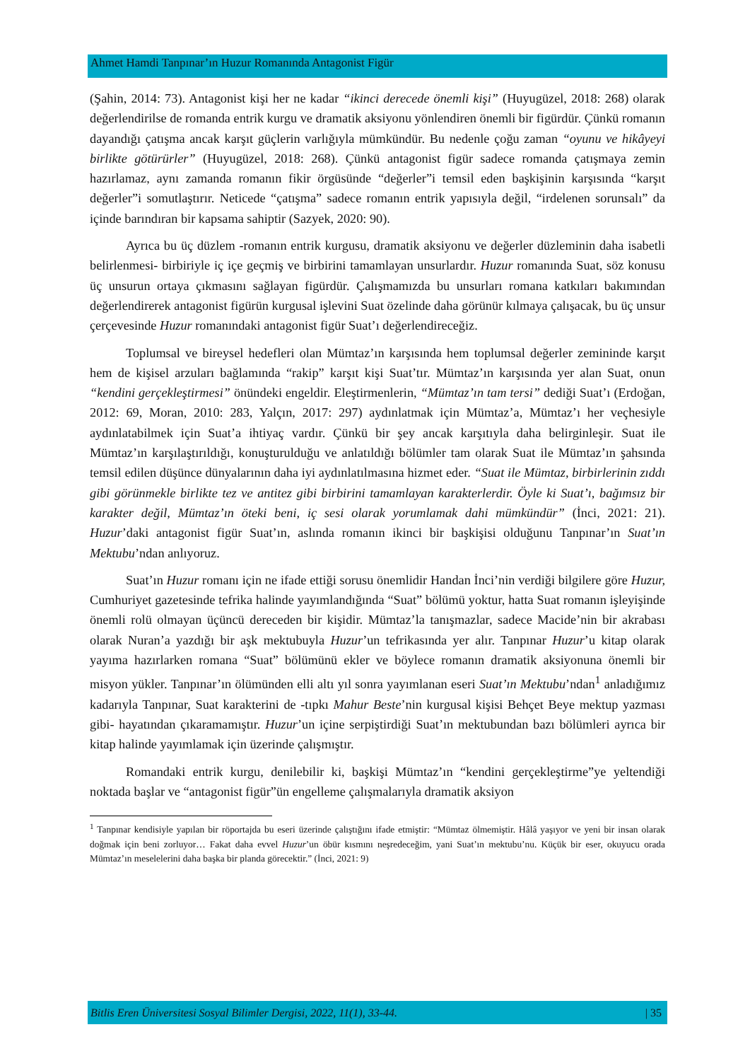Ahmet Hamdi Tanpınar’ın Huzur Romanında Antagonist Figür
(Şahin, 2014: 73). Antagonist kişi her ne kadar “ikinci derecede önemli kişi” (Huyugüzel, 2018: 268) olarak değerlendirilse de romanda entrik kurgu ve dramatik aksiyonu yönlendiren önemli bir figürdür. Çünkü romanın dayandığı çatışma ancak karşıt güçlerin varlığıyla mümkündür. Bu nedenle çoğu zaman “oyunu ve hikâyeyi birlikte götürürler” (Huyugüzel, 2018: 268). Çünkü antagonist figür sadece romanda çatışmaya zemin hazırlamaz, aynı zamanda romanın fikir örgüsünde “değerler”i temsil eden başkişinin karşısında “karşıt değerler”i somutlaştırır. Neticede “çatışma” sadece romanın entrik yapısıyla değil, “irdelenen sorunsalı” da içinde barındıran bir kapsama sahiptir (Sazyek, 2020: 90).
Ayrıca bu üç düzlem -romanın entrik kurgusu, dramatik aksiyonu ve değerler düzleminin daha isabetli belirlenmesi- birbiriyle iç içe geçmiş ve birbirini tamamlayan unsurlardır. Huzur romanında Suat, söz konusu üç unsurun ortaya çıkmasını sağlayan figürdür. Çalışmamızda bu unsurları romana katkıları bakımından değerlendirerek antagonist figürün kurgusal işlevini Suat özelinde daha görünür kılmaya çalışacak, bu üç unsur çerçevesinde Huzur romanındaki antagonist figür Suat’ı değerlendireceğiz.
Toplumsal ve bireysel hedefleri olan Mümtaz’ın karşısında hem toplumsal değerler zemininde karşıt hem de kişisel arzuları bağlamında “rakip” karşıt kişi Suat’tır. Mümtaz’ın karşısında yer alan Suat, onun “kendini gerçekleştirmesi” önündeki engeldir. Eleştirmenlerin, “Mümtaz’ın tam tersi” dediği Suat’ı (Erdoğan, 2012: 69, Moran, 2010: 283, Yalçın, 2017: 297) aydınlatmak için Mümtaz’a, Mümtaz’ı her veçhesiyle aydınlatabilmek için Suat’a ihtiyaç vardır. Çünkü bir şey ancak karşıtıyla daha belirginleşir. Suat ile Mümtaz’ın karşılaştırıldığı, konuşturulduğu ve anlatıldığı bölümler tam olarak Suat ile Mümtaz’ın şahsında temsil edilen düşünce dünyalarının daha iyi aydınlatılmasına hizmet eder. “Suat ile Mümtaz, birbirlerinin zıddı gibi görünmekle birlikte tez ve antitez gibi birbirini tamamlayan karakterlerdir. Öyle ki Suat’ı, bağımsız bir karakter değil, Mümtaz’ın öteki beni, iç sesi olarak yorumlamak dahi mümkündür” (İnci, 2021: 21). Huzur’daki antagonist figür Suat’ın, aslında romanın ikinci bir başkişisi olduğunu Tanpınar’ın Suat’ın Mektubu’ndan anlıyoruz.
Suat’ın Huzur romanı için ne ifade ettiği sorusu önemlidir Handan İnci’nin verdiği bilgilere göre Huzur, Cumhuriyet gazetesinde tefrika halinde yayımlandığında “Suat” bölümü yoktur, hatta Suat romanın işleyişinde önemli rolü olmayan üçüncü dereceden bir kişidir. Mümtaz’la tanışmazlar, sadece Macide’nin bir akrabası olarak Nuran’a yazdığı bir aşk mektubuyla Huzur’un tefrikasında yer alır. Tanpınar Huzur’u kitap olarak yayıma hazırlarken romana “Suat” bölümünü ekler ve böylece romanın dramatik aksiyonuna önemli bir misyon yükler. Tanpınar’ın ölümünden elli altı yıl sonra yayımlanan eseri Suat’ın Mektubu’ndan<sup>1</sup> anladığımız kadarıyla Tanpınar, Suat karakterini de -tıpkı Mahur Beste’nin kurgusal kişisi Behçet Beye mektup yazması gibi- hayatından çıkaramamıştır. Huzur’un içine serpiştirdiği Suat’ın mektubundan bazı bölümleri ayrıca bir kitap halinde yayımlamak için üzerinde çalışmıştır.
Romandaki entrik kurgu, denilebilir ki, başkişi Mümtaz’ın “kendini gerçekleştirme”ye yeltendiği noktada başlar ve “antagonist figür”ün engelleme çalışmalarıyla dramatik aksiyon
<sup>1</sup> Tanpınar kendisiyle yapılan bir röportajda bu eseri üzerinde çalıştığını ifade etmiştir: “Mümtaz ölmemiştir. Hâlâ yaşıyor ve yeni bir insan olarak doğmak için beni zorluyor… Fakat daha evvel Huzur’un öbür kısmını neşredeceğim, yani Suat’ın mektubu’nu. Küçük bir eser, okuyucu orada Mümtaz’ın meselelerini daha başka bir planda görecektir.” (İnci, 2021: 9)
Bitlis Eren Üniversitesi Sosyal Bilimler Dergisi, 2022, 11(1), 33-44. | 35